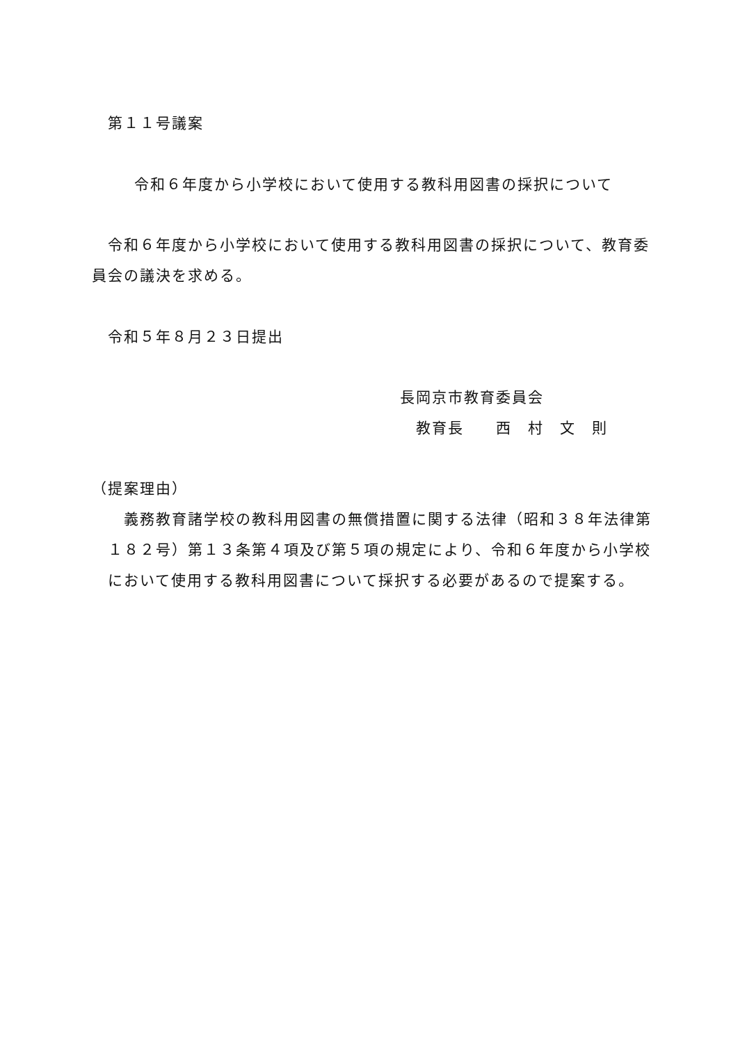第１１号議案
令和６年度から小学校において使用する教科用図書の採択について
令和６年度から小学校において使用する教科用図書の採択について、教育委
員会の議決を求める。
令和５年８月２３日提出
長岡京市教育委員会
教育長　　西　村　文　則
（提案理由）
　義務教育諸学校の教科用図書の無償措置に関する法律（昭和３８年法律第
１８２号）第１３条第４項及び第５項の規定により、令和６年度から小学校
において使用する教科用図書について採択する必要があるので提案する。